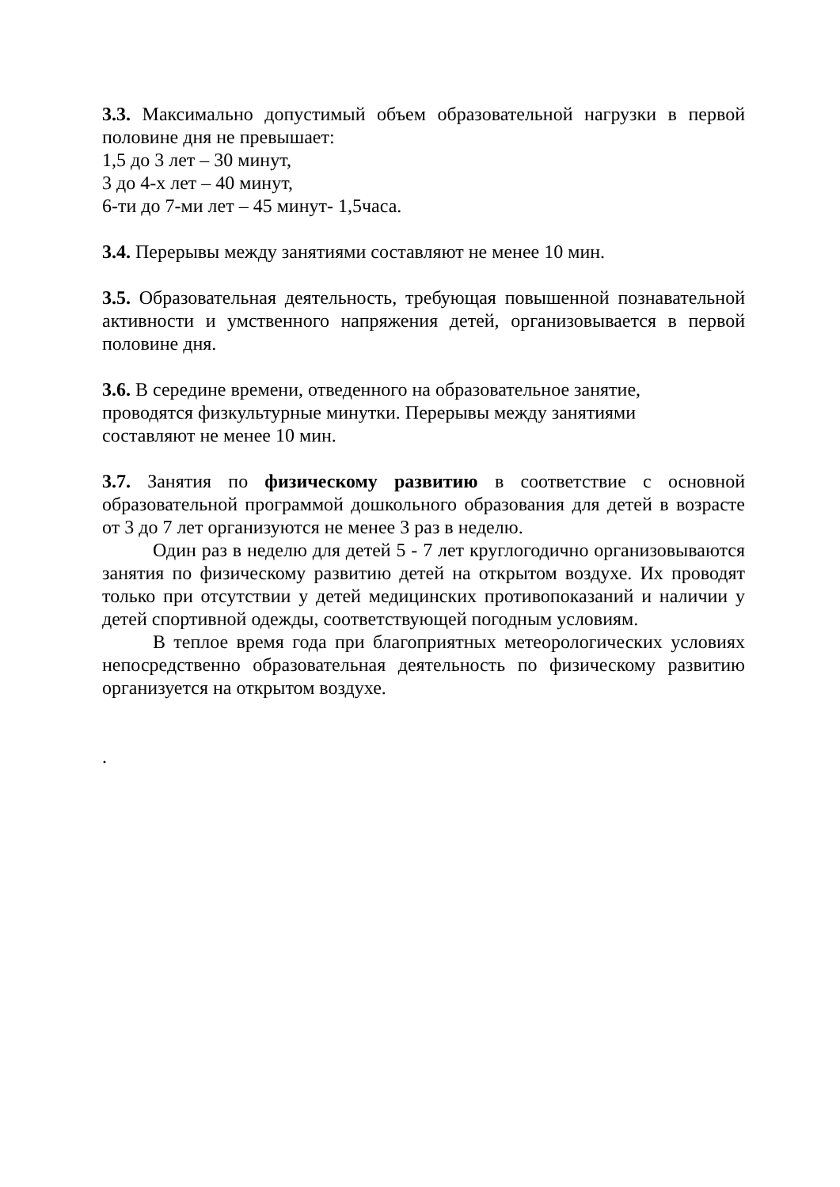3.3. Максимально допустимый объем образовательной нагрузки в первой половине дня не превышает:
1,5 до 3 лет – 30 минут,
3 до 4-х лет – 40 минут,
6-ти до 7-ми лет – 45 минут- 1,5часа.
3.4. Перерывы между занятиями составляют не менее 10 мин.
3.5. Образовательная деятельность, требующая повышенной познавательной активности и умственного напряжения детей, организовывается в первой половине дня.
3.6. В середине времени, отведенного на образовательное занятие, проводятся физкультурные минутки. Перерывы между занятиями составляют не менее 10 мин.
3.7. Занятия по физическому развитию в соответствие с основной образовательной программой дошкольного образования для детей в возрасте от 3 до 7 лет организуются не менее 3 раз в неделю.
Один раз в неделю для детей 5 - 7 лет круглогодично организовываются занятия по физическому развитию детей на открытом воздухе. Их проводят только при отсутствии у детей медицинских противопоказаний и наличии у детей спортивной одежды, соответствующей погодным условиям.
В теплое время года при благоприятных метеорологических условиях непосредственно образовательная деятельность по физическому развитию организуется на открытом воздухе.
.